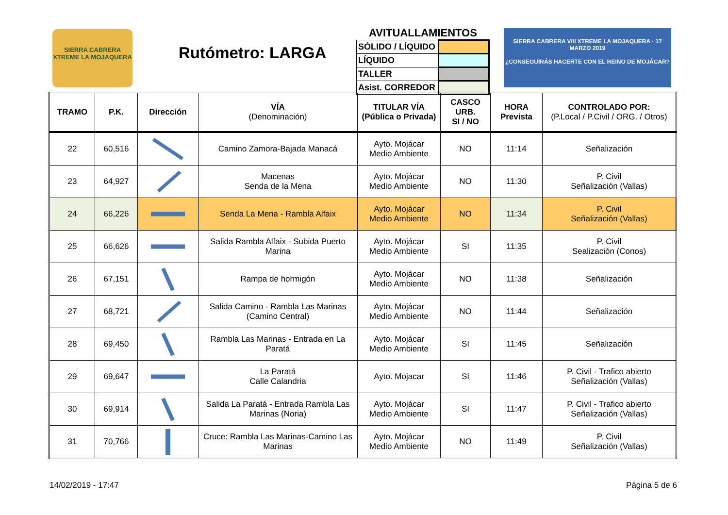SIERRA CABRERA XTREME LA MOJAQUERA
Rutómetro: LARGA
AVITUALLAMIENTOS
| SÓLIDO / LÍQUIDO | |
| LÍQUIDO | |
| TALLER | |
| Asist. CORREDOR | |
SIERRA CABRERA VIII XTREME LA MOJAQUERA · 17 MARZO 2019
¿CONSEGUIRÁS HACERTE CON EL REINO DE MOJÁCAR?
| TRAMO | P.K. | Dirección | VÍA (Denominación) | TITULAR VÍA (Pública o Privada) | CASCO URB. SI / NO | HORA Prevista | CONTROLADO POR: (P.Local / P.Civil / ORG. / Otros) |
| --- | --- | --- | --- | --- | --- | --- | --- |
| 22 | 60,516 | | Camino Zamora-Bajada Manacá | Ayto. Mojácar Medio Ambiente | NO | 11:14 | Señalización |
| 23 | 64,927 | | Macenas Senda de la Mena | Ayto. Mojácar Medio Ambiente | NO | 11:30 | P. Civil Señalización (Vallas) |
| 24 | 66,226 | | Senda La Mena - Rambla Alfaix | Ayto. Mojácar Medio Ambiente | NO | 11:34 | P. Civil Señalización (Vallas) |
| 25 | 66,626 | | Salida Rambla Alfaix - Subida Puerto Marina | Ayto. Mojácar Medio Ambiente | SI | 11:35 | P. Civil Sealización (Conos) |
| 26 | 67,151 | | Rampa de hormigón | Ayto. Mojácar Medio Ambiente | NO | 11:38 | Señalización |
| 27 | 68,721 | | Salida Camino - Rambla Las Marinas (Camino Central) | Ayto. Mojácar Medio Ambiente | NO | 11:44 | Señalización |
| 28 | 69,450 | | Rambla Las Marinas - Entrada en La Paratá | Ayto. Mojácar Medio Ambiente | SI | 11:45 | Señalización |
| 29 | 69,647 | | La Paratá Calle Calandria | Ayto. Mojacar | SI | 11:46 | P. Civil - Trafico abierto Señalización (Vallas) |
| 30 | 69,914 | | Salida La Paratá - Entrada Rambla Las Marinas (Noria) | Ayto. Mojácar Medio Ambiente | SI | 11:47 | P. Civil - Trafico abierto Señalización (Vallas) |
| 31 | 70,766 | | Cruce: Rambla Las Marinas-Camino Las Marinas | Ayto. Mojácar Medio Ambiente | NO | 11:49 | P. Civil Señalización (Vallas) |
14/02/2019 - 17:47 Página 5 de 6